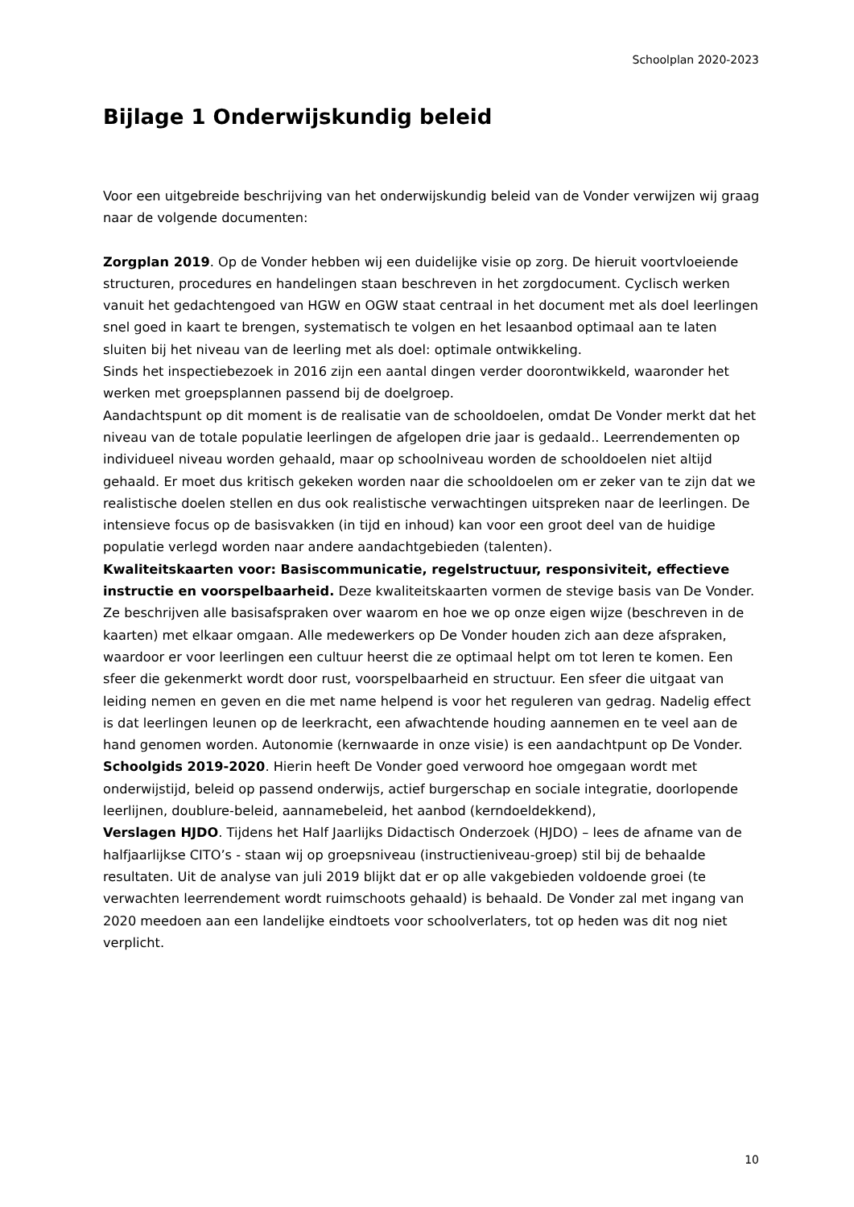Schoolplan 2020-2023
Bijlage 1 Onderwijskundig beleid
Voor een uitgebreide beschrijving van het onderwijskundig beleid van de Vonder verwijzen wij graag naar de volgende documenten:
Zorgplan 2019. Op de Vonder hebben wij een duidelijke visie op zorg. De hieruit voortvloeiende structuren, procedures en handelingen staan beschreven in het zorgdocument. Cyclisch werken vanuit het gedachtengoed van HGW en OGW staat centraal in het document met als doel leerlingen snel goed in kaart te brengen, systematisch te volgen en het lesaanbod optimaal aan te laten sluiten bij het niveau van de leerling met als doel: optimale ontwikkeling.
Sinds het inspectiebezoek in 2016 zijn een aantal dingen verder doorontwikkeld, waaronder het werken met groepsplannen passend bij de doelgroep.
Aandachtspunt op dit moment is de realisatie van de schooldoelen, omdat De Vonder merkt dat het niveau van de totale populatie leerlingen de afgelopen drie jaar is gedaald.. Leerrendementen op individueel niveau worden gehaald, maar op schoolniveau worden de schooldoelen niet altijd gehaald. Er moet dus kritisch gekeken worden naar die schooldoelen om er zeker van te zijn dat we realistische doelen stellen en dus ook realistische verwachtingen uitspreken naar de leerlingen. De intensieve focus op de basisvakken (in tijd en inhoud) kan voor een groot deel van de huidige populatie verlegd worden naar andere aandachtgebieden (talenten).
Kwaliteitskaarten voor: Basiscommunicatie, regelstructuur, responsiviteit, effectieve instructie en voorspelbaarheid. Deze kwaliteitskaarten vormen de stevige basis van De Vonder. Ze beschrijven alle basisafspraken over waarom en hoe we op onze eigen wijze (beschreven in de kaarten) met elkaar omgaan. Alle medewerkers op De Vonder houden zich aan deze afspraken, waardoor er voor leerlingen een cultuur heerst die ze optimaal helpt om tot leren te komen. Een sfeer die gekenmerkt wordt door rust, voorspelbaarheid en structuur. Een sfeer die uitgaat van leiding nemen en geven en die met name helpend is voor het reguleren van gedrag. Nadelig effect is dat leerlingen leunen op de leerkracht, een afwachtende houding aannemen en te veel aan de hand genomen worden. Autonomie (kernwaarde in onze visie) is een aandachtpunt op De Vonder.
Schoolgids 2019-2020. Hierin heeft De Vonder goed verwoord hoe omgegaan wordt met onderwijstijd, beleid op passend onderwijs, actief burgerschap en sociale integratie, doorlopende leerlijnen, doublure-beleid, aannamebeleid, het aanbod (kerndoeldekkend),
Verslagen HJDO. Tijdens het Half Jaarlijks Didactisch Onderzoek (HJDO) – lees de afname van de halfjaarlijkse CITO’s - staan wij op groepsniveau (instructieniveau-groep) stil bij de behaalde resultaten. Uit de analyse van juli 2019 blijkt dat er op alle vakgebieden voldoende groei (te verwachten leerrendement wordt ruimschoots gehaald) is behaald. De Vonder zal met ingang van 2020 meedoen aan een landelijke eindtoets voor schoolverlaters, tot op heden was dit nog niet verplicht.
10